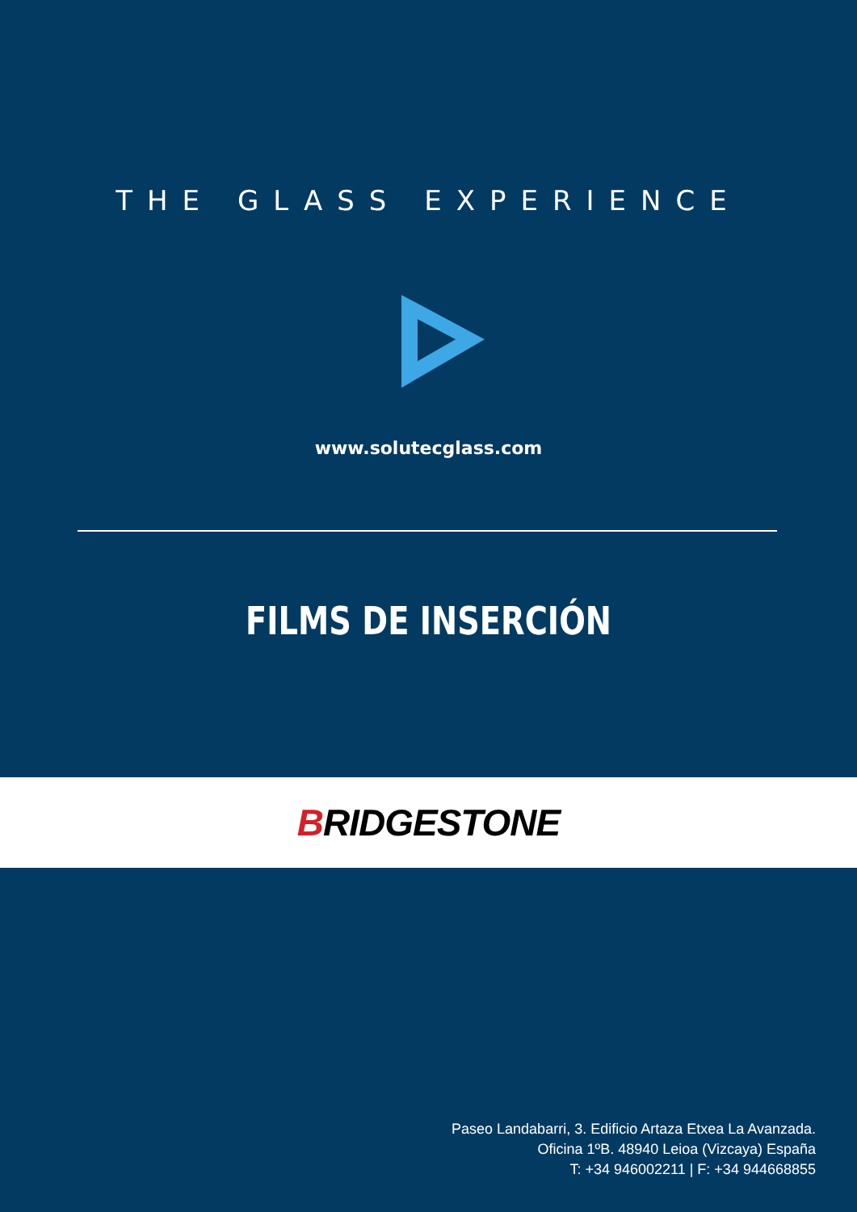THE GLASS EXPERIENCE
www.solutecglass.com
FILMS DE INSERCIÓN
BRIDGESTONE
Paseo Landabarri, 3. Edificio Artaza Etxea La Avanzada.
Oficina 1ºB. 48940 Leioa (Vizcaya) España
T: +34 946002211 | F: +34 944668855